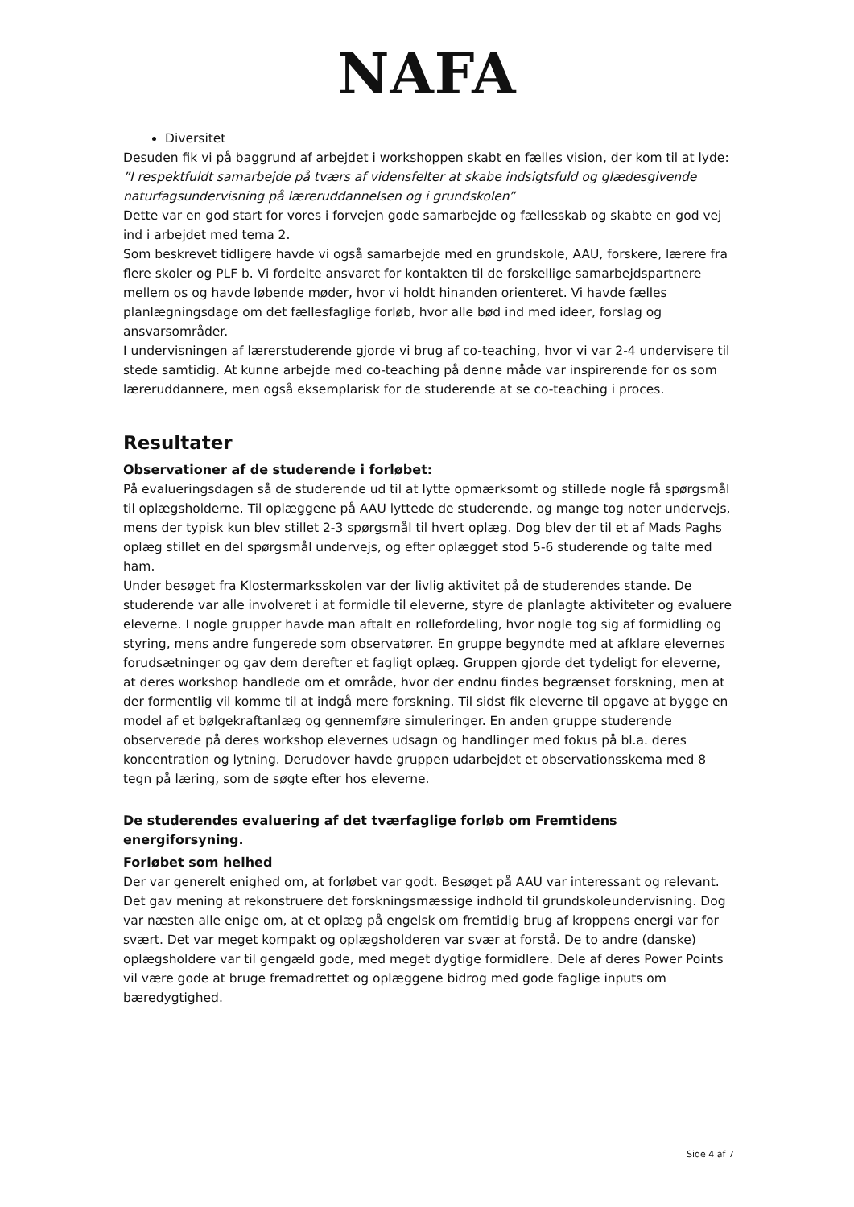NAFA
Diversitet
Desuden fik vi på baggrund af arbejdet i workshoppen skabt en fælles vision, der kom til at lyde:
”I respektfuldt samarbejde på tværs af vidensfelter at skabe indsigtsfuld og glædesgivende naturfagsundervisning på læreruddannelsen og i grundskolen”
Dette var en god start for vores i forvejen gode samarbejde og fællesskab og skabte en god vej ind i arbejdet med tema 2.
Som beskrevet tidligere havde vi også samarbejde med en grundskole, AAU, forskere, lærere fra flere skoler og PLF b. Vi fordelte ansvaret for kontakten til de forskellige samarbejdspartnere mellem os og havde løbende møder, hvor vi holdt hinanden orienteret. Vi havde fælles planlægningsdage om det fællesfaglige forløb, hvor alle bød ind med ideer, forslag og ansvarsområder.
I undervisningen af lærerstuderende gjorde vi brug af co-teaching, hvor vi var 2-4 undervisere til stede samtidig. At kunne arbejde med co-teaching på denne måde var inspirerende for os som læreruddannere, men også eksemplarisk for de studerende at se co-teaching i proces.
Resultater
Observationer af de studerende i forløbet:
På evalueringsdagen så de studerende ud til at lytte opmærksomt og stillede nogle få spørgsmål til oplægsholderne. Til oplæggene på AAU lyttede de studerende, og mange tog noter undervejs, mens der typisk kun blev stillet 2-3 spørgsmål til hvert oplæg. Dog blev der til et af Mads Paghs oplæg stillet en del spørgsmål undervejs, og efter oplægget stod 5-6 studerende og talte med ham.
Under besøget fra Klostermarksskolen var der livlig aktivitet på de studerendes stande. De studerende var alle involveret i at formidle til eleverne, styre de planlagte aktiviteter og evaluere eleverne. I nogle grupper havde man aftalt en rollefordeling, hvor nogle tog sig af formidling og styring, mens andre fungerede som observatører. En gruppe begyndte med at afklare elevernes forudsætninger og gav dem derefter et fagligt oplæg. Gruppen gjorde det tydeligt for eleverne, at deres workshop handlede om et område, hvor der endnu findes begrænset forskning, men at der formentlig vil komme til at indgå mere forskning. Til sidst fik eleverne til opgave at bygge en model af et bølgekraftanlæg og gennemføre simuleringer. En anden gruppe studerende observerede på deres workshop elevernes udsagn og handlinger med fokus på bl.a. deres koncentration og lytning. Derudover havde gruppen udarbejdet et observationsskema med 8 tegn på læring, som de søgte efter hos eleverne.
De studerendes evaluering af det tværfaglige forløb om Fremtidens energiforsyning.
Forløbet som helhed
Der var generelt enighed om, at forløbet var godt. Besøget på AAU var interessant og relevant. Det gav mening at rekonstruere det forskningsmæssige indhold til grundskoleundervisning. Dog var næsten alle enige om, at et oplæg på engelsk om fremtidig brug af kroppens energi var for svært. Det var meget kompakt og oplægsholderen var svær at forstå. De to andre (danske) oplægsholdere var til gengæld gode, med meget dygtige formidlere. Dele af deres Power Points vil være gode at bruge fremadrettet og oplæggene bidrog med gode faglige inputs om bæredygtighed.
Side 4 af 7